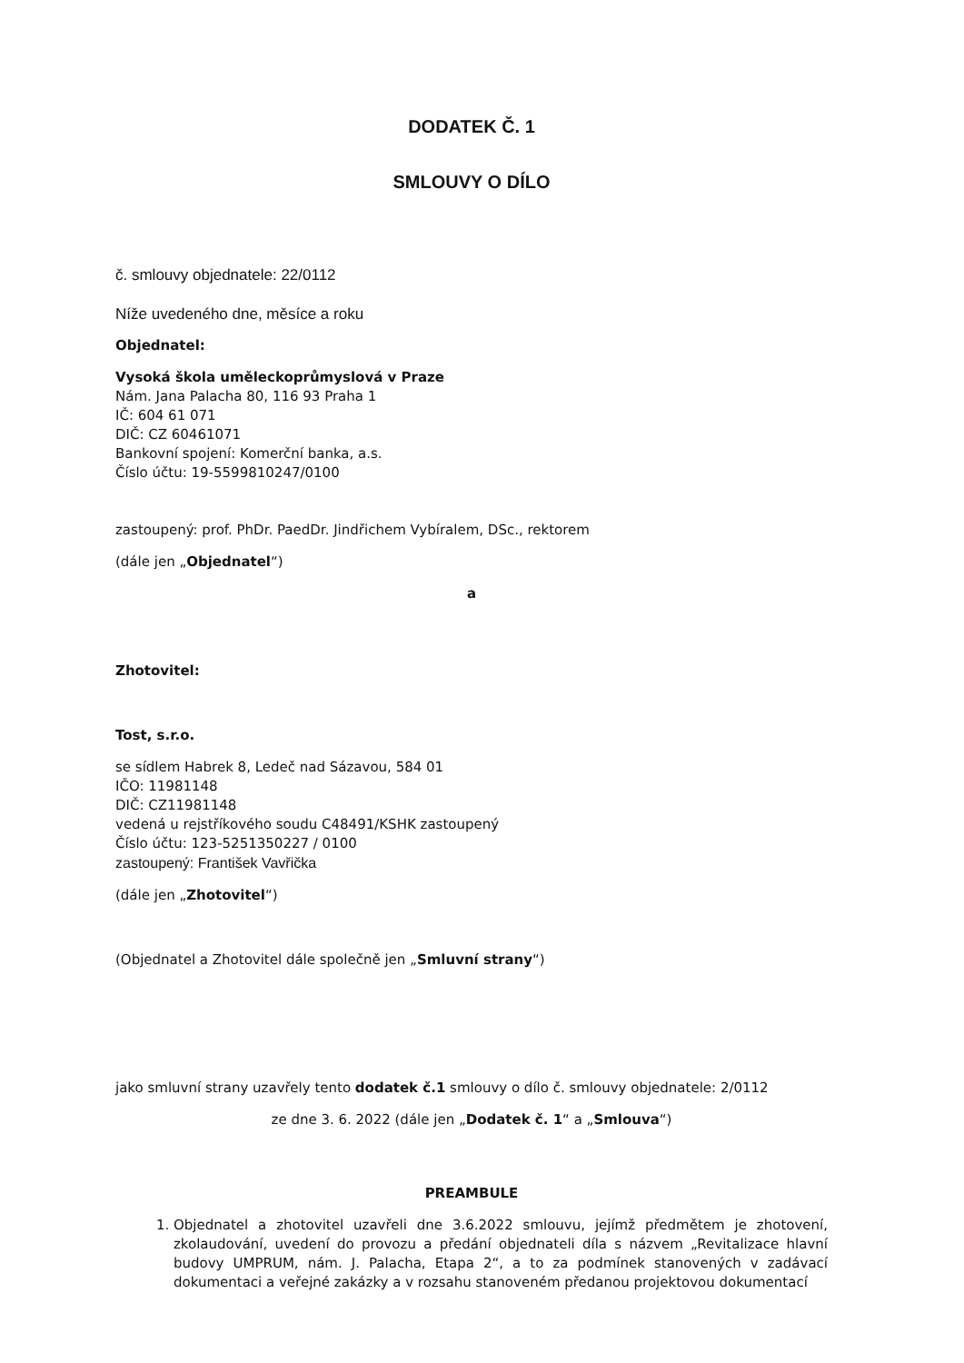DODATEK Č. 1
SMLOUVY O DÍLO
č. smlouvy objednatele: 22/0112
Níže uvedeného dne, měsíce a roku
Objednatel:
Vysoká škola uměleckoprůmyslová v Praze
Nám. Jana Palacha 80, 116 93 Praha 1
IČ: 604 61 071
DIČ: CZ 60461071
Bankovní spojení: Komerční banka, a.s.
Číslo účtu: 19-5599810247/0100
zastoupený: prof. PhDr. PaedDr. Jindřichem Vybíralem, DSc., rektorem
(dále jen „Objednatel“)
a
Zhotovitel:
Tost, s.r.o.
se sídlem Habrek 8, Ledeč nad Sázavou, 584 01
IČO: 11981148
DIČ: CZ11981148
vedená u rejstříkového soudu C48491/KSHK zastoupený
Číslo účtu: 123-5251350227 / 0100
zastoupený: František Vavřička
(dále jen „Zhotovitel“)
(Objednatel a Zhotovitel dále společně jen „Smluvní strany“)
jako smluvní strany uzavřely tento dodatek č.1 smlouvy o dílo č. smlouvy objednatele: 2/0112
ze dne 3. 6. 2022 (dále jen „Dodatek č. 1“ a „Smlouva“)
PREAMBULE
1. Objednatel a zhotovitel uzavřeli dne 3.6.2022 smlouvu, jejímž předmětem je zhotovení, zkolaudování, uvedení do provozu a předání objednateli díla s názvem „Revitalizace hlavní budovy UMPRUM, nám. J. Palacha, Etapa 2“, a to za podmínek stanovených v zadávací dokumentaci a veřejné zakázky a v rozsahu stanoveném předanou projektovou dokumentací